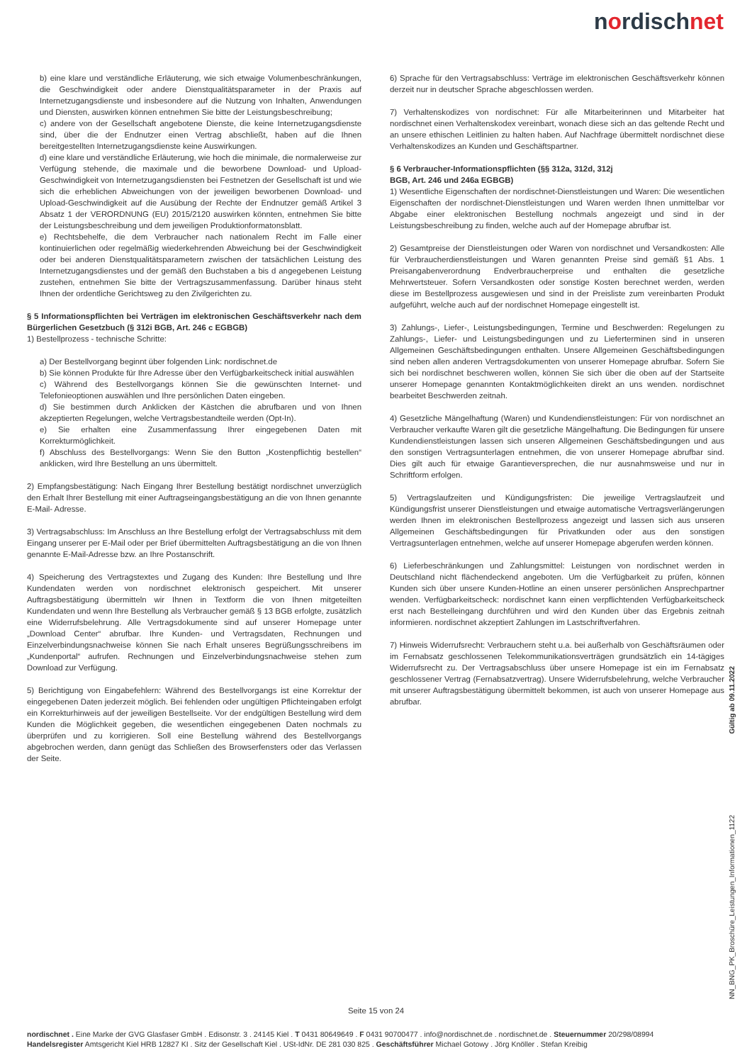nordischnet
b) eine klare und verständliche Erläuterung, wie sich etwaige Volumenbeschränkungen, die Geschwindigkeit oder andere Dienstqualitätsparameter in der Praxis auf Internetzugangsdienste und insbesondere auf die Nutzung von Inhalten, Anwendungen und Diensten, auswirken können entnehmen Sie bitte der Leistungsbeschreibung;
c) andere von der Gesellschaft angebotene Dienste, die keine Internetzugangsdienste sind, über die der Endnutzer einen Vertrag abschließt, haben auf die Ihnen bereitgestellten Internetzugangsdienste keine Auswirkungen.
d) eine klare und verständliche Erläuterung, wie hoch die minimale, die normalerweise zur Verfügung stehende, die maximale und die beworbene Download- und Upload-Geschwindigkeit von Internetzugangsdiensten bei Festnetzen der Gesellschaft ist und wie sich die erheblichen Abweichungen von der jeweiligen beworbenen Download- und Upload-Geschwindigkeit auf die Ausübung der Rechte der Endnutzer gemäß Artikel 3 Absatz 1 der VERORDNUNG (EU) 2015/2120 auswirken könnten, entnehmen Sie bitte der Leistungsbeschreibung und dem jeweiligen Produktionformatonsblatt.
e) Rechtsbehelfe, die dem Verbraucher nach nationalem Recht im Falle einer kontinuierlichen oder regelmäßig wiederkehrenden Abweichung bei der Geschwindigkeit oder bei anderen Dienstqualitätsparametern zwischen der tatsächlichen Leistung des Internetzugangsdienstes und der gemäß den Buchstaben a bis d angegebenen Leistung zustehen, entnehmen Sie bitte der Vertragszusammenfassung. Darüber hinaus steht Ihnen der ordentliche Gerichtsweg zu den Zivilgerichten zu.
§ 5 Informationspflichten bei Verträgen im elektronischen Geschäftsverkehr nach dem Bürgerlichen Gesetzbuch (§ 312i BGB, Art. 246 c EGBGB)
1) Bestellprozess - technische Schritte:
a) Der Bestellvorgang beginnt über folgenden Link: nordischnet.de
b) Sie können Produkte für Ihre Adresse über den Verfügbarkeitscheck initial auswählen
c) Während des Bestellvorgangs können Sie die gewünschten Internet- und Telefonieoptionen auswählen und Ihre persönlichen Daten eingeben.
d) Sie bestimmen durch Anklicken der Kästchen die abrufbaren und von Ihnen akzeptierten Regelungen, welche Vertragsbestandteile werden (Opt-In).
e) Sie erhalten eine Zusammenfassung Ihrer eingegebenen Daten mit Korrekturmöglichkeit.
f) Abschluss des Bestellvorgangs: Wenn Sie den Button „Kostenpflichtig bestellen“ anklicken, wird Ihre Bestellung an uns übermittelt.
2) Empfangsbestätigung: Nach Eingang Ihrer Bestellung bestätigt nordischnet unverzüglich den Erhalt Ihrer Bestellung mit einer Auftragseingangsbestätigung an die von Ihnen genannte E-Mail- Adresse.
3) Vertragsabschluss: Im Anschluss an Ihre Bestellung erfolgt der Vertragsabschluss mit dem Eingang unserer per E-Mail oder per Brief übermittelten Auftragsbestätigung an die von Ihnen genannte E-Mail-Adresse bzw. an Ihre Postanschrift.
4) Speicherung des Vertragstextes und Zugang des Kunden: Ihre Bestellung und Ihre Kundendaten werden von nordischnet elektronisch gespeichert. Mit unserer Auftragsbestätigung übermitteln wir Ihnen in Textform die von Ihnen mitgeteilten Kundendaten und wenn Ihre Bestellung als Verbraucher gemäß § 13 BGB erfolgte, zusätzlich eine Widerrufsbelehrung. Alle Vertragsdokumente sind auf unserer Homepage unter „Download Center“ abrufbar. Ihre Kunden- und Vertragsdaten, Rechnungen und Einzelverbindungsnachweise können Sie nach Erhalt unseres Begrüßungsschreibens im „Kundenportal“ aufrufen. Rechnungen und Einzelverbindungsnachweise stehen zum Download zur Verfügung.
5) Berichtigung von Eingabefehlern: Während des Bestellvorgangs ist eine Korrektur der eingegebenen Daten jederzeit möglich. Bei fehlenden oder ungültigen Pflichteingaben erfolgt ein Korrekturhinweis auf der jeweiligen Bestellseite. Vor der endgültigen Bestellung wird dem Kunden die Möglichkeit gegeben, die wesentlichen eingegebenen Daten nochmals zu überprüfen und zu korrigieren. Soll eine Bestellung während des Bestellvorgangs abgebrochen werden, dann genügt das Schließen des Browserfensters oder das Verlassen der Seite.
6) Sprache für den Vertragsabschluss: Verträge im elektronischen Geschäftsverkehr können derzeit nur in deutscher Sprache abgeschlossen werden.
7) Verhaltenskodizes von nordischnet: Für alle Mitarbeiterinnen und Mitarbeiter hat nordischnet einen Verhaltenskodex vereinbart, wonach diese sich an das geltende Recht und an unsere ethischen Leitlinien zu halten haben. Auf Nachfrage übermittelt nordischnet diese Verhaltenskodizes an Kunden und Geschäftspartner.
§ 6 Verbraucher-Informationspflichten (§§ 312a, 312d, 312j
BGB, Art. 246 und 246a EGBGB)
1) Wesentliche Eigenschaften der nordischnet-Dienstleistungen und Waren: Die wesentlichen Eigenschaften der nordischnet-Dienstleistungen und Waren werden Ihnen unmittelbar vor Abgabe einer elektronischen Bestellung nochmals angezeigt und sind in der Leistungsbeschreibung zu finden, welche auch auf der Homepage abrufbar ist.
2) Gesamtpreise der Dienstleistungen oder Waren von nordischnet und Versandkosten: Alle für Verbraucherdienstleistungen und Waren genannten Preise sind gemäß §1 Abs. 1 Preisangabenverordnung Endverbraucherpreise und enthalten die gesetzliche Mehrwertsteuer. Sofern Versandkosten oder sonstige Kosten berechnet werden, werden diese im Bestellprozess ausgewiesen und sind in der Preisliste zum vereinbarten Produkt aufgeführt, welche auch auf der nordischnet Homepage eingestellt ist.
3) Zahlungs-, Liefer-, Leistungsbedingungen, Termine und Beschwerden: Regelungen zu Zahlungs-, Liefer- und Leistungsbedingungen und zu Lieferterminen sind in unseren Allgemeinen Geschäftsbedingungen enthalten. Unsere Allgemeinen Geschäftsbedingungen sind neben allen anderen Vertragsdokumenten von unserer Homepage abrufbar. Sofern Sie sich bei nordischnet beschweren wollen, können Sie sich über die oben auf der Startseite unserer Homepage genannten Kontaktmöglichkeiten direkt an uns wenden. nordischnet bearbeitet Beschwerden zeitnah.
4) Gesetzliche Mängelhaftung (Waren) und Kundendienstleistungen: Für von nordischnet an Verbraucher verkaufte Waren gilt die gesetzliche Mängelhaftung. Die Bedingungen für unsere Kundendienstleistungen lassen sich unseren Allgemeinen Geschäftsbedingungen und aus den sonstigen Vertragsunterlagen entnehmen, die von unserer Homepage abrufbar sind. Dies gilt auch für etwaige Garantieversprechen, die nur ausnahmsweise und nur in Schriftform erfolgen.
5) Vertragslaufzeiten und Kündigungsfristen: Die jeweilige Vertragslaufzeit und Kündigungsfrist unserer Dienstleistungen und etwaige automatische Vertragsverlängerungen werden Ihnen im elektronischen Bestellprozess angezeigt und lassen sich aus unseren Allgemeinen Geschäftsbedingungen für Privatkunden oder aus den sonstigen Vertragsunterlagen entnehmen, welche auf unserer Homepage abgerufen werden können.
6) Lieferbeschränkungen und Zahlungsmittel: Leistungen von nordischnet werden in Deutschland nicht flächendeckend angeboten. Um die Verfügbarkeit zu prüfen, können Kunden sich über unsere Kunden-Hotline an einen unserer persönlichen Ansprechpartner wenden. Verfügbarkeitscheck: nordischnet kann einen verpflichtenden Verfügbarkeitscheck erst nach Bestelleingang durchführen und wird den Kunden über das Ergebnis zeitnah informieren. nordischnet akzeptiert Zahlungen im Lastschriftverfahren.
7) Hinweis Widerrufsrecht: Verbrauchern steht u.a. bei außerhalb von Geschäftsräumen oder im Fernabsatz geschlossenen Telekommunikationsverträgen grundsätzlich ein 14-tägiges Widerrufsrecht zu. Der Vertragsabschluss über unsere Homepage ist ein im Fernabsatz geschlossener Vertrag (Fernabsatzvertrag). Unsere Widerrufsbelehrung, welche Verbraucher mit unserer Auftragsbestätigung übermittelt bekommen, ist auch von unserer Homepage aus abrufbar.
Gültig ab 09.11.2022
NN_BNG_PK_Broschüre_Leistungen_Informationen_1122
Seite 15 von 24
nordischnet . Eine Marke der GVG Glasfaser GmbH . Edisonstr. 3 . 24145 Kiel . T 0431 80649649 . F 0431 90700477 . info@nordischnet.de . nordischnet.de . Steuernummer 20/298/08994
Handelsregister Amtsgericht Kiel HRB 12827 KI . Sitz der Gesellschaft Kiel . USt-IdNr. DE 281 030 825 . Geschäftsführer Michael Gotowy . Jörg Knöller . Stefan Kreibig